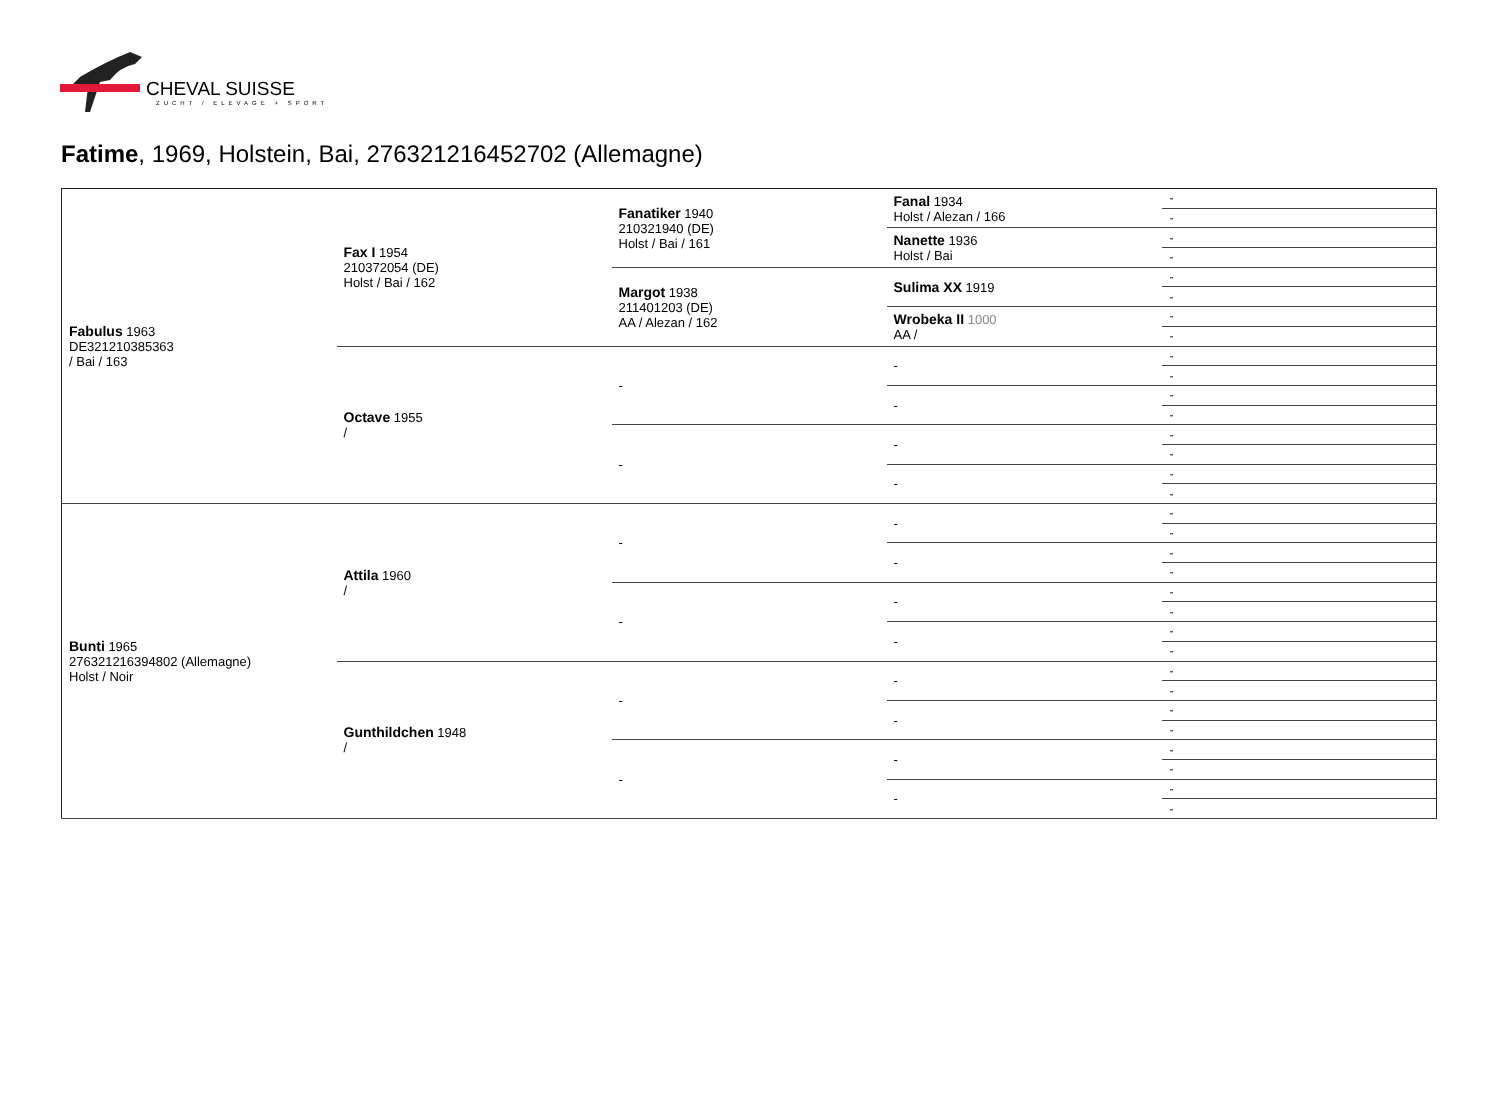CHEVAL SUISSE
ZUCHT / ELEVAGE + SPORT
Fatime, 1969, Holstein, Bai, 276321216452702 (Allemagne)
| Fabulus 1963 DE321210385363 / Bai / 163 | Fax I 1954 210372054 (DE) Holst / Bai / 162 | Fanatiker 1940 210321940 (DE) Holst / Bai / 161 | Fanal 1934 Holst / Alezan / 166 | - |
| | | | | - |
| | | | Nanette 1936 Holst / Bai | - |
| | | | | - |
| | | Margot 1938 211401203 (DE) AA / Alezan / 162 | Sulima XX 1919 | - |
| | | | | - |
| | | | Wrobeka II 1000 AA / | - |
| | | | | - |
| | Octave 1955 / | - | - | - |
| | | | | - |
| | | | - | - |
| | | | | - |
| | | - | - | - |
| | | | | - |
| | | | - | - |
| | | | | - |
| Bunti 1965 276321216394802 (Allemagne) Holst / Noir | Attila 1960 / | - | - | - |
| | | | | - |
| | | | - | - |
| | | | | - |
| | | - | - | - |
| | | | | - |
| | | | - | - |
| | | | | - |
| | Gunthildchen 1948 / | - | - | - |
| | | | | - |
| | | | - | - |
| | | | | - |
| | | - | - | - |
| | | | | - |
| | | | - | - |
| | | | | - |